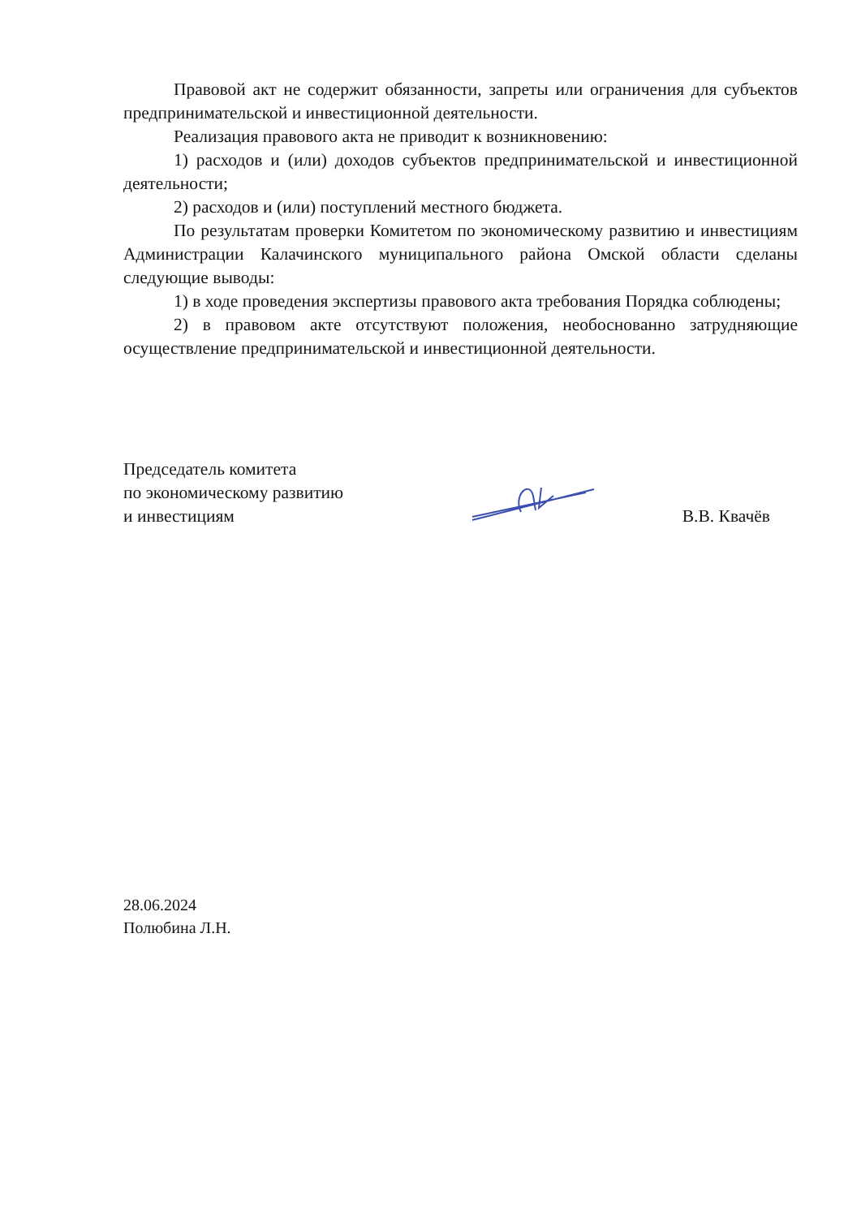Правовой акт не содержит обязанности, запреты или ограничения для субъектов предпринимательской и инвестиционной деятельности.
Реализация правового акта не приводит к возникновению:
1) расходов и (или) доходов субъектов предпринимательской и инвестиционной деятельности;
2) расходов и (или) поступлений местного бюджета.
По результатам проверки Комитетом по экономическому развитию и инвестициям Администрации Калачинского муниципального района Омской области сделаны следующие выводы:
1) в ходе проведения экспертизы правового акта требования Порядка соблюдены;
2) в правовом акте отсутствуют положения, необоснованно затрудняющие осуществление предпринимательской и инвестиционной деятельности.
Председатель комитета
по экономическому развитию
и инвестициям
В.В. Квачёв
28.06.2024
Полюбина Л.Н.